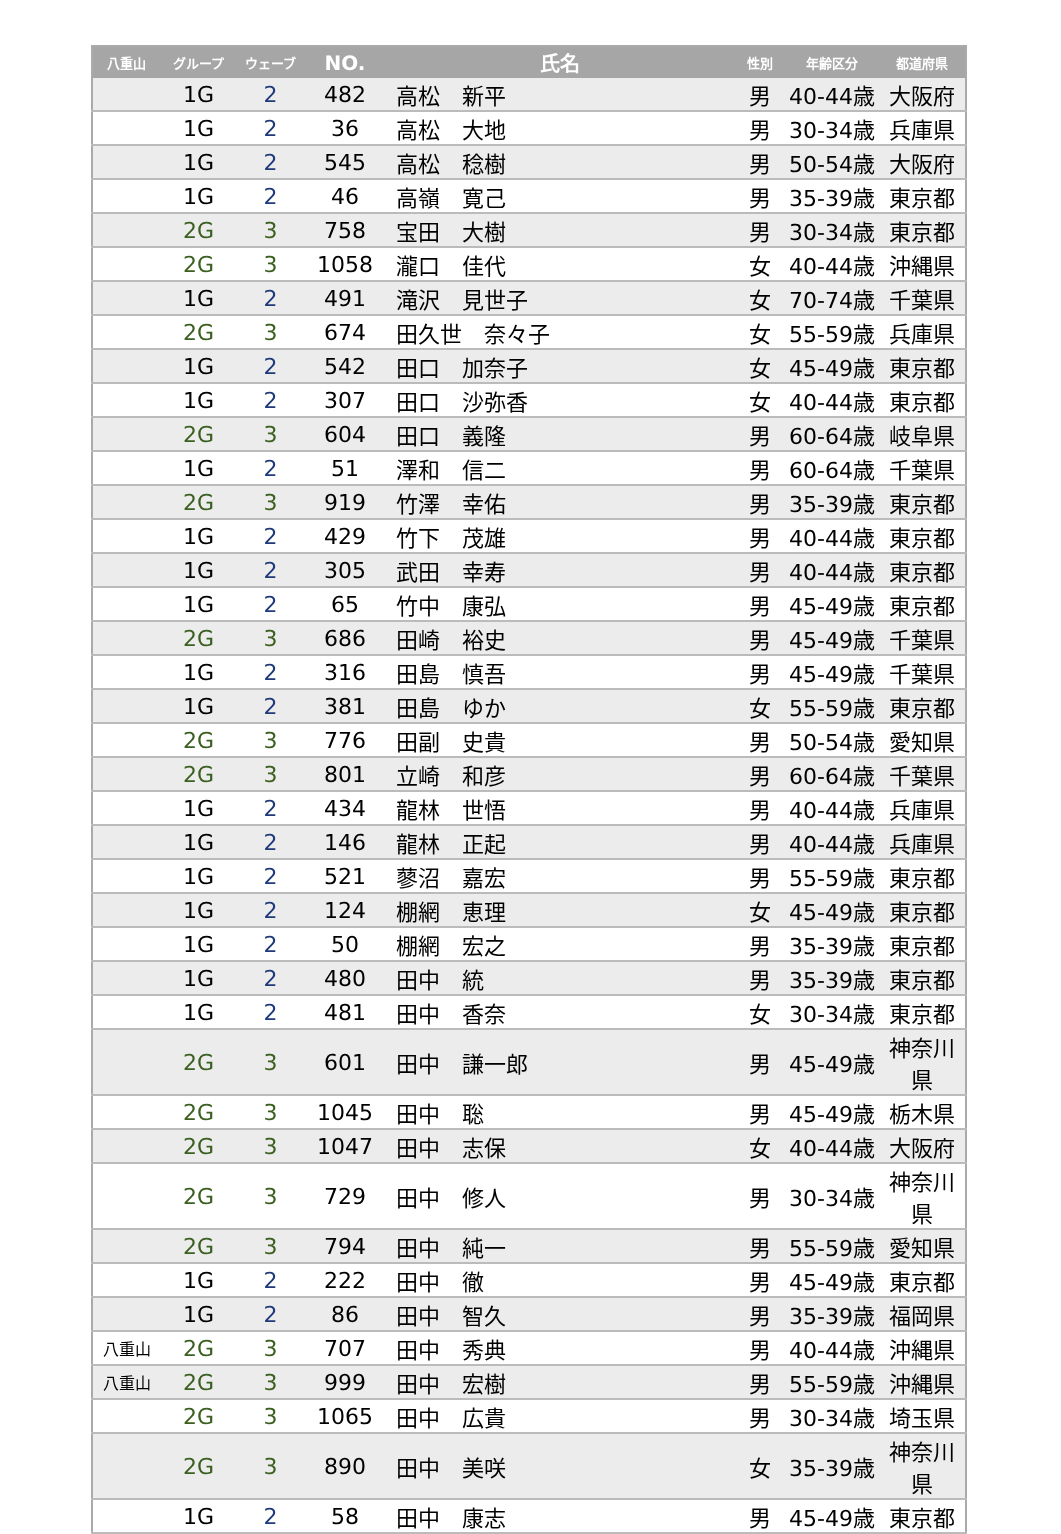| 八重山 | グループ | ウェーブ | NO. | 氏名 | 性別 | 年齢区分 | 都道府県 |
| --- | --- | --- | --- | --- | --- | --- | --- |
| | 1G | 2 | 482 | 高松 新平 | 男 | 40-44歳 | 大阪府 |
| | 1G | 2 | 36 | 高松 大地 | 男 | 30-34歳 | 兵庫県 |
| | 1G | 2 | 545 | 高松 稔樹 | 男 | 50-54歳 | 大阪府 |
| | 1G | 2 | 46 | 高嶺 寛己 | 男 | 35-39歳 | 東京都 |
| | 2G | 3 | 758 | 宝田 大樹 | 男 | 30-34歳 | 東京都 |
| | 2G | 3 | 1058 | 瀧口 佳代 | 女 | 40-44歳 | 沖縄県 |
| | 1G | 2 | 491 | 滝沢 見世子 | 女 | 70-74歳 | 千葉県 |
| | 2G | 3 | 674 | 田久世 奈々子 | 女 | 55-59歳 | 兵庫県 |
| | 1G | 2 | 542 | 田口 加奈子 | 女 | 45-49歳 | 東京都 |
| | 1G | 2 | 307 | 田口 沙弥香 | 女 | 40-44歳 | 東京都 |
| | 2G | 3 | 604 | 田口 義隆 | 男 | 60-64歳 | 岐阜県 |
| | 1G | 2 | 51 | 澤和 信二 | 男 | 60-64歳 | 千葉県 |
| | 2G | 3 | 919 | 竹澤 幸佑 | 男 | 35-39歳 | 東京都 |
| | 1G | 2 | 429 | 竹下 茂雄 | 男 | 40-44歳 | 東京都 |
| | 1G | 2 | 305 | 武田 幸寿 | 男 | 40-44歳 | 東京都 |
| | 1G | 2 | 65 | 竹中 康弘 | 男 | 45-49歳 | 東京都 |
| | 2G | 3 | 686 | 田崎 裕史 | 男 | 45-49歳 | 千葉県 |
| | 1G | 2 | 316 | 田島 慎吾 | 男 | 45-49歳 | 千葉県 |
| | 1G | 2 | 381 | 田島 ゆか | 女 | 55-59歳 | 東京都 |
| | 2G | 3 | 776 | 田副 史貴 | 男 | 50-54歳 | 愛知県 |
| | 2G | 3 | 801 | 立崎 和彦 | 男 | 60-64歳 | 千葉県 |
| | 1G | 2 | 434 | 龍林 世悟 | 男 | 40-44歳 | 兵庫県 |
| | 1G | 2 | 146 | 龍林 正起 | 男 | 40-44歳 | 兵庫県 |
| | 1G | 2 | 521 | 蓼沼 嘉宏 | 男 | 55-59歳 | 東京都 |
| | 1G | 2 | 124 | 棚網 恵理 | 女 | 45-49歳 | 東京都 |
| | 1G | 2 | 50 | 棚網 宏之 | 男 | 35-39歳 | 東京都 |
| | 1G | 2 | 480 | 田中 統 | 男 | 35-39歳 | 東京都 |
| | 1G | 2 | 481 | 田中 香奈 | 女 | 30-34歳 | 東京都 |
| | 2G | 3 | 601 | 田中 謙一郎 | 男 | 45-49歳 | 神奈川県 |
| | 2G | 3 | 1045 | 田中 聡 | 男 | 45-49歳 | 栃木県 |
| | 2G | 3 | 1047 | 田中 志保 | 女 | 40-44歳 | 大阪府 |
| | 2G | 3 | 729 | 田中 修人 | 男 | 30-34歳 | 神奈川県 |
| | 2G | 3 | 794 | 田中 純一 | 男 | 55-59歳 | 愛知県 |
| | 1G | 2 | 222 | 田中 徹 | 男 | 45-49歳 | 東京都 |
| | 1G | 2 | 86 | 田中 智久 | 男 | 35-39歳 | 福岡県 |
| 八重山 | 2G | 3 | 707 | 田中 秀典 | 男 | 40-44歳 | 沖縄県 |
| 八重山 | 2G | 3 | 999 | 田中 宏樹 | 男 | 55-59歳 | 沖縄県 |
| | 2G | 3 | 1065 | 田中 広貴 | 男 | 30-34歳 | 埼玉県 |
| | 2G | 3 | 890 | 田中 美咲 | 女 | 35-39歳 | 神奈川県 |
| | 1G | 2 | 58 | 田中 康志 | 男 | 45-49歳 | 東京都 |